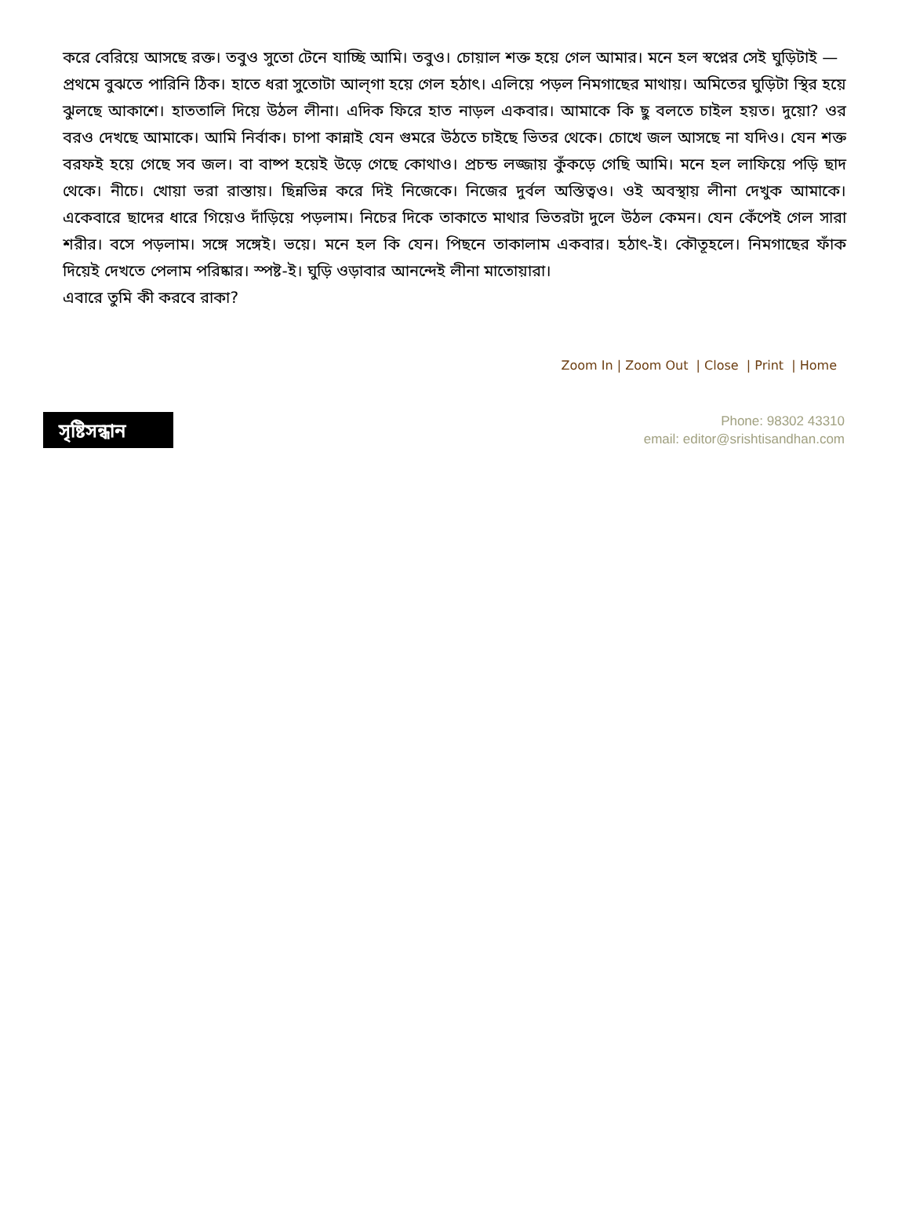করে বেরিয়ে আসছে রক্ত। তবুও সুতো টেনে যাচ্ছি আমি। তবুও। চোয়াল শক্ত হয়ে গেল আমার। মনে হল স্বপ্নের সেই ঘুড়িটাই —
প্রথমে বুঝতে পারিনি ঠিক। হাতে ধরা সুতোটা আল্‌গা হয়ে গেল হঠাৎ। এলিয়ে পড়ল নিমগাছের মাথায়। অমিতের ঘুড়িটা স্থির হয়ে ঝুলছে আকাশে। হাততালি দিয়ে উঠল লীনা। এদিক ফিরে হাত নাড়ল একবার। আমাকে কি ছু বলতে চাইল হয়ত। দুয়ো? ওর বরও দেখছে আমাকে। আমি নির্বাক। চাপা কান্নাই যেন গুমরে উঠতে চাইছে ভিতর থেকে। চোখে জল আসছে না যদিও। যেন শক্ত বরফই হয়ে গেছে সব জল। বা বাষ্প হয়েই উড়ে গেছে কোথাও। প্রচন্ড লজ্জায় কুঁকড়ে গেছি আমি। মনে হল লাফিয়ে পড়ি ছাদ থেকে। নীচে। খোয়া ভরা রাস্তায়। ছিন্নভিন্ন করে দিই নিজেকে। নিজের দুর্বল অস্তিত্বও। ওই অবস্থায় লীনা দেখুক আমাকে। একেবারে ছাদের ধারে গিয়েও দাঁড়িয়ে পড়লাম। নিচের দিকে তাকাতে মাথার ভিতরটা দুলে উঠল কেমন। যেন কেঁপেই গেল সারা শরীর। বসে পড়লাম। সঙ্গে সঙ্গেই। ভয়ে। মনে হল কি যেন। পিছনে তাকালাম একবার। হঠাৎ-ই। কৌতূহলে। নিমগাছের ফাঁক দিয়েই দেখতে পেলাম পরিষ্কার। স্পষ্ট-ই। ঘুড়ি ওড়াবার আনন্দেই লীনা মাতোয়ারা।
এবারে তুমি কী করবে রাকা?
Zoom In | Zoom Out | Close | Print | Home
সৃষ্টিসন্ধান
Phone: 98302 43310
email: editor@srishtisandhan.com